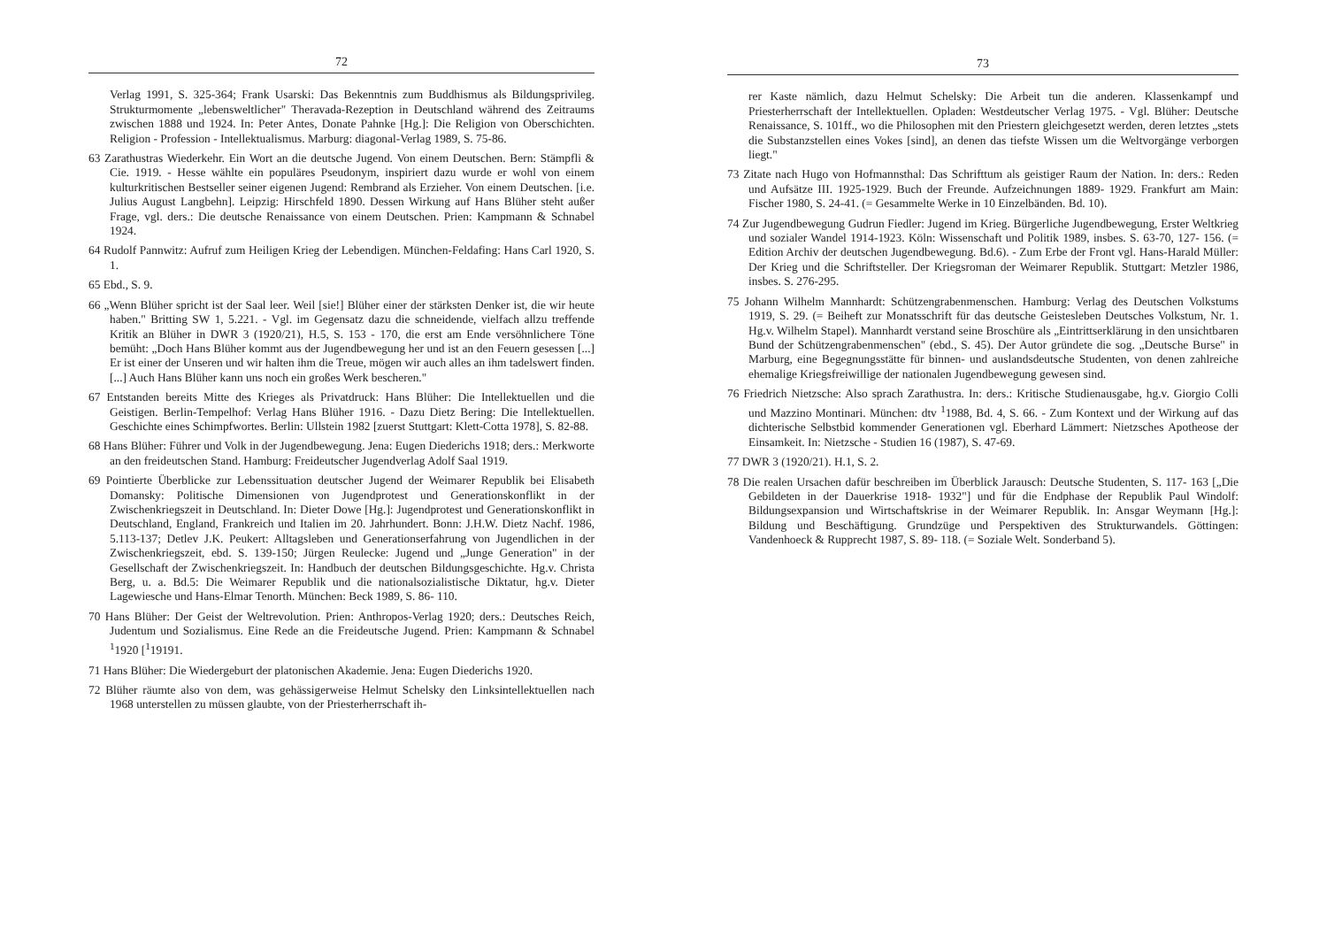72
Verlag 1991, S. 325-364; Frank Usarski: Das Bekenntnis zum Buddhismus als Bildungsprivileg. Strukturmomente „lebensweltlicher" Theravada-Rezeption in Deutschland während des Zeitraums zwischen 1888 und 1924. In: Peter Antes, Donate Pahnke [Hg.]: Die Religion von Oberschichten. Religion - Profession - Intellektualismus. Marburg: diagonal-Verlag 1989, S. 75-86.
63 Zarathustras Wiederkehr. Ein Wort an die deutsche Jugend. Von einem Deutschen. Bern: Stämpfli & Cie. 1919. - Hesse wählte ein populäres Pseudonym, inspiriert dazu wurde er wohl von einem kulturkritischen Bestseller seiner eigenen Jugend: Rembrand als Erzieher. Von einem Deutschen. [i.e. Julius August Langbehn]. Leipzig: Hirschfeld 1890. Dessen Wirkung auf Hans Blüher steht außer Frage, vgl. ders.: Die deutsche Renaissance von einem Deutschen. Prien: Kampmann & Schnabel 1924.
64 Rudolf Pannwitz: Aufruf zum Heiligen Krieg der Lebendigen. München-Feldafing: Hans Carl 1920, S. 1.
65 Ebd., S. 9.
66 „Wenn Blüher spricht ist der Saal leer. Weil [sie!] Blüher einer der stärksten Denker ist, die wir heute haben." Britting SW 1, 5.221. - Vgl. im Gegensatz dazu die schneidende, vielfach allzu treffende Kritik an Blüher in DWR 3 (1920/21), H.5, S. 153 - 170, die erst am Ende versöhnlichere Töne bemüht: „Doch Hans Blüher kommt aus der Jugendbewegung her und ist an den Feuern gesessen [...] Er ist einer der Unseren und wir halten ihm die Treue, mögen wir auch alles an ihm tadelswert finden. [...] Auch Hans Blüher kann uns noch ein großes Werk bescheren."
67 Entstanden bereits Mitte des Krieges als Privatdruck: Hans Blüher: Die Intellektuellen und die Geistigen. Berlin-Tempelhof: Verlag Hans Blüher 1916. - Dazu Dietz Bering: Die Intellektuellen. Geschichte eines Schimpfwortes. Berlin: Ullstein 1982 [zuerst Stuttgart: Klett-Cotta 1978], S. 82-88.
68 Hans Blüher: Führer und Volk in der Jugendbewegung. Jena: Eugen Diederichs 1918; ders.: Merkworte an den freideutschen Stand. Hamburg: Freideutscher Jugendverlag Adolf Saal 1919.
69 Pointierte Überblicke zur Lebenssituation deutscher Jugend der Weimarer Republik bei Elisabeth Domansky: Politische Dimensionen von Jugendprotest und Generationskonflikt in der Zwischenkriegszeit in Deutschland. In: Dieter Dowe [Hg.]: Jugendprotest und Generationskonflikt in Deutschland, England, Frankreich und Italien im 20. Jahrhundert. Bonn: J.H.W. Dietz Nachf. 1986, 5.113-137; Detlev J.K. Peukert: Alltagsleben und Generationserfahrung von Jugendlichen in der Zwischenkriegszeit, ebd. S. 139-150; Jürgen Reulecke: Jugend und „Junge Generation" in der Gesellschaft der Zwischenkriegszeit. In: Handbuch der deutschen Bildungsgeschichte. Hg.v. Christa Berg, u. a. Bd.5: Die Weimarer Republik und die nationalsozialistische Diktatur, hg.v. Dieter Lagewiesche und Hans-Elmar Tenorth. München: Beck 1989, S. 86- 110.
70 Hans Blüher: Der Geist der Weltrevolution. Prien: Anthropos-Verlag 1920; ders.: Deutsches Reich, Judentum und Sozialismus. Eine Rede an die Freideutsche Jugend. Prien: Kampmann & Schnabel <sup>1</sup>1920 [<sup>1</sup>19191.
71 Hans Blüher: Die Wiedergeburt der platonischen Akademie. Jena: Eugen Diederichs 1920.
72 Blüher räumte also von dem, was gehässigerweise Helmut Schelsky den Linksintellektuellen nach 1968 unterstellen zu müssen glaubte, von der Priesterherrschaft ih-
73
rer Kaste nämlich, dazu Helmut Schelsky: Die Arbeit tun die anderen. Klassenkampf und Priesterherrschaft der Intellektuellen. Opladen: Westdeutscher Verlag 1975. - Vgl. Blüher: Deutsche Renaissance, S. 101ff., wo die Philosophen mit den Priestern gleichgesetzt werden, deren letztes „stets die Substanzstellen eines Vokes [sind], an denen das tiefste Wissen um die Weltvorgänge verborgen liegt."
73 Zitate nach Hugo von Hofmannsthal: Das Schrifttum als geistiger Raum der Nation. In: ders.: Reden und Aufsätze III. 1925-1929. Buch der Freunde. Aufzeichnungen 1889- 1929. Frankfurt am Main: Fischer 1980, S. 24-41. (= Gesammelte Werke in 10 Einzelbänden. Bd. 10).
74 Zur Jugendbewegung Gudrun Fiedler: Jugend im Krieg. Bürgerliche Jugendbewegung, Erster Weltkrieg und sozialer Wandel 1914-1923. Köln: Wissenschaft und Politik 1989, insbes. S. 63-70, 127- 156. (= Edition Archiv der deutschen Jugendbewegung. Bd.6). - Zum Erbe der Front vgl. Hans-Harald Müller: Der Krieg und die Schriftsteller. Der Kriegsroman der Weimarer Republik. Stuttgart: Metzler 1986, insbes. S. 276-295.
75 Johann Wilhelm Mannhardt: Schützengrabenmenschen. Hamburg: Verlag des Deutschen Volkstums 1919, S. 29. (= Beiheft zur Monatsschrift für das deutsche Geistesleben Deutsches Volkstum, Nr. 1. Hg.v. Wilhelm Stapel). Mannhardt verstand seine Broschüre als „Eintrittserklärung in den unsichtbaren Bund der Schützengrabenmenschen" (ebd., S. 45). Der Autor gründete die sog. „Deutsche Burse" in Marburg, eine Begegnungsstätte für binnen- und auslandsdeutsche Studenten, von denen zahlreiche ehemalige Kriegsfreiwillige der nationalen Jugendbewegung gewesen sind.
76 Friedrich Nietzsche: Also sprach Zarathustra. In: ders.: Kritische Studienausgabe, hg.v. Giorgio Colli und Mazzino Montinari. München: dtv <sup>1</sup>1988, Bd. 4, S. 66. - Zum Kontext und der Wirkung auf das dichterische Selbstbid kommender Generationen vgl. Eberhard Lämmert: Nietzsches Apotheose der Einsamkeit. In: Nietzsche - Studien 16 (1987), S. 47-69.
77 DWR 3 (1920/21). H.1, S. 2.
78 Die realen Ursachen dafür beschreiben im Überblick Jarausch: Deutsche Studenten, S. 117- 163 [„Die Gebildeten in der Dauerkrise 1918- 1932"] und für die Endphase der Republik Paul Windolf: Bildungsexpansion und Wirtschaftskrise in der Weimarer Republik. In: Ansgar Weymann [Hg.]: Bildung und Beschäftigung. Grundzüge und Perspektiven des Strukturwandels. Göttingen: Vandenhoeck & Rupprecht 1987, S. 89- 118. (= Soziale Welt. Sonderband 5).